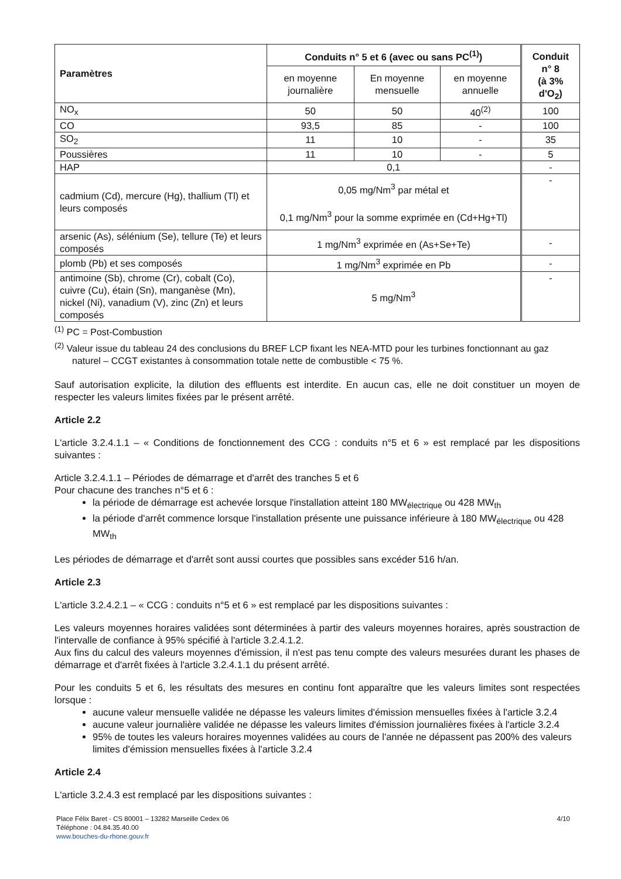| Paramètres | Conduits n° 5 et 6 (avec ou sans PC<sup>(1)</sup>) | | | Conduit n° 8 (à 3% d'O<sub>2</sub>) |
| --- | --- | --- | --- | --- |
| | en moyenne journalière | En moyenne mensuelle | en moyenne annuelle | |
| NO<sub>x</sub> | 50 | 50 | 40<sup>(2)</sup> | 100 |
| CO | 93,5 | 85 | - | 100 |
| SO<sub>2</sub> | 11 | 10 | - | 35 |
| Poussières | 11 | 10 | - | 5 |
| HAP | 0,1 | | | - |
| cadmium (Cd), mercure (Hg), thallium (Tl) et leurs composés | 0,05 mg/Nm<sup>3</sup> par métal et 0,1 mg/Nm<sup>3</sup> pour la somme exprimée en (Cd+Hg+Tl) | | | - |
| arsenic (As), sélénium (Se), tellure (Te) et leurs composés | 1 mg/Nm<sup>3</sup> exprimée en (As+Se+Te) | | | - |
| plomb (Pb) et ses composés | 1 mg/Nm<sup>3</sup> exprimée en Pb | | | - |
| antimoine (Sb), chrome (Cr), cobalt (Co), cuivre (Cu), étain (Sn), manganèse (Mn), nickel (Ni), vanadium (V), zinc (Zn) et leurs composés | 5 mg/Nm<sup>3</sup> | | | - |
<sup>(1)</sup> PC = Post-Combustion
<sup>(2)</sup> Valeur issue du tableau 24 des conclusions du BREF LCP fixant les NEA-MTD pour les turbines fonctionnant au gaz naturel – CCGT existantes à consommation totale nette de combustible < 75 %.
Sauf autorisation explicite, la dilution des effluents est interdite. En aucun cas, elle ne doit constituer un moyen de respecter les valeurs limites fixées par le présent arrêté.
Article 2.2
L'article 3.2.4.1.1 – « Conditions de fonctionnement des CCG : conduits n°5 et 6 » est remplacé par les dispositions suivantes :
Article 3.2.4.1.1 – Périodes de démarrage et d'arrêt des tranches 5 et 6
Pour chacune des tranches n°5 et 6 :
la période de démarrage est achevée lorsque l'installation atteint 180 MW<sub>électrique</sub> ou 428 MW<sub>th</sub>
la période d'arrêt commence lorsque l'installation présente une puissance inférieure à 180 MW<sub>électrique</sub> ou 428 MW<sub>th</sub>
Les périodes de démarrage et d'arrêt sont aussi courtes que possibles sans excéder 516 h/an.
Article 2.3
L'article 3.2.4.2.1 – « CCG : conduits n°5 et 6 » est remplacé par les dispositions suivantes :
Les valeurs moyennes horaires validées sont déterminées à partir des valeurs moyennes horaires, après soustraction de l'intervalle de confiance à 95% spécifié à l'article 3.2.4.1.2.
Aux fins du calcul des valeurs moyennes d'émission, il n'est pas tenu compte des valeurs mesurées durant les phases de démarrage et d'arrêt fixées à l'article 3.2.4.1.1 du présent arrêté.
Pour les conduits 5 et 6, les résultats des mesures en continu font apparaître que les valeurs limites sont respectées lorsque :
aucune valeur mensuelle validée ne dépasse les valeurs limites d'émission mensuelles fixées à l'article 3.2.4
aucune valeur journalière validée ne dépasse les valeurs limites d'émission journalières fixées à l'article 3.2.4
95% de toutes les valeurs horaires moyennes validées au cours de l'année ne dépassent pas 200% des valeurs limites d'émission mensuelles fixées à l'article 3.2.4
Article 2.4
L'article 3.2.4.3 est remplacé par les dispositions suivantes :
4/10
Place Félix Baret - CS 80001 – 13282 Marseille Cedex 06
Téléphone : 04.84.35.40.00
www.bouches-du-rhone.gouv.fr